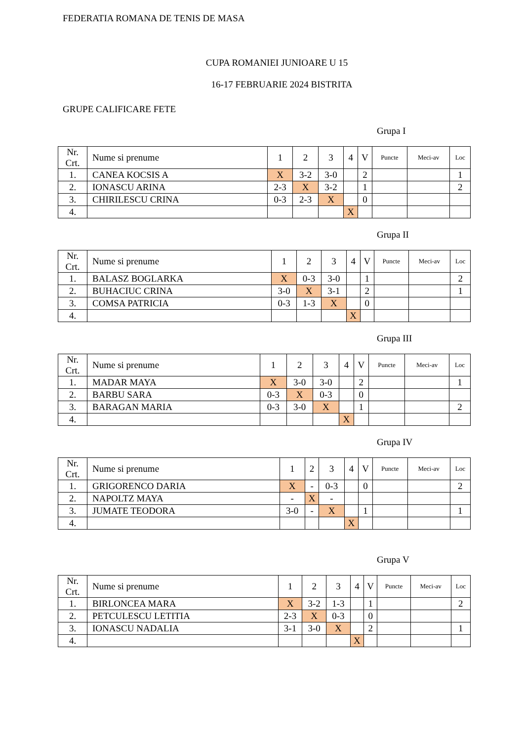FEDERATIA ROMANA DE TENIS DE MASA
CUPA ROMANIEI JUNIOARE U 15
16-17 FEBRUARIE 2024 BISTRITA
GRUPE CALIFICARE FETE
Grupa I
| Nr. Crt. | Nume si prenume | 1 | 2 | 3 | 4 | V | Puncte | Meci-av | Loc |
| 1. | CANEA KOCSIS A | X | 3-2 | 3-0 | | 2 | | | 1 |
| 2. | IONASCU ARINA | 2-3 | X | 3-2 | | 1 | | | 2 |
| 3. | CHIRILESCU CRINA | 0-3 | 2-3 | X | | 0 | | | |
| 4. | | | | | X | | | | |
Grupa II
| Nr. Crt. | Nume si prenume | 1 | 2 | 3 | 4 | V | Puncte | Meci-av | Loc |
| 1. | BALASZ BOGLARKA | X | 0-3 | 3-0 | | 1 | | | 2 |
| 2. | BUHACIUC CRINA | 3-0 | X | 3-1 | | 2 | | | 1 |
| 3. | COMSA PATRICIA | 0-3 | 1-3 | X | | 0 | | | |
| 4. | | | | | X | | | | |
Grupa III
| Nr. Crt. | Nume si prenume | 1 | 2 | 3 | 4 | V | Puncte | Meci-av | Loc |
| 1. | MADAR MAYA | X | 3-0 | 3-0 | | 2 | | | 1 |
| 2. | BARBU SARA | 0-3 | X | 0-3 | | 0 | | | |
| 3. | BARAGAN MARIA | 0-3 | 3-0 | X | | 1 | | | 2 |
| 4. | | | | | X | | | | |
Grupa IV
| Nr. Crt. | Nume si prenume | 1 | 2 | 3 | 4 | V | Puncte | Meci-av | Loc |
| 1. | GRIGORENCO DARIA | X | - | 0-3 | | 0 | | | 2 |
| 2. | NAPOLTZ MAYA | - | X | - | | | | | |
| 3. | JUMATE TEODORA | 3-0 | - | X | | 1 | | | 1 |
| 4. | | | | | X | | | | |
Grupa V
| Nr. Crt. | Nume si prenume | 1 | 2 | 3 | 4 | V | Puncte | Meci-av | Loc |
| 1. | BIRLONCEA MARA | X | 3-2 | 1-3 | | 1 | | | 2 |
| 2. | PETCULESCU LETITIA | 2-3 | X | 0-3 | | 0 | | | |
| 3. | IONASCU NADALIA | 3-1 | 3-0 | X | | 2 | | | 1 |
| 4. | | | | | X | | | | |